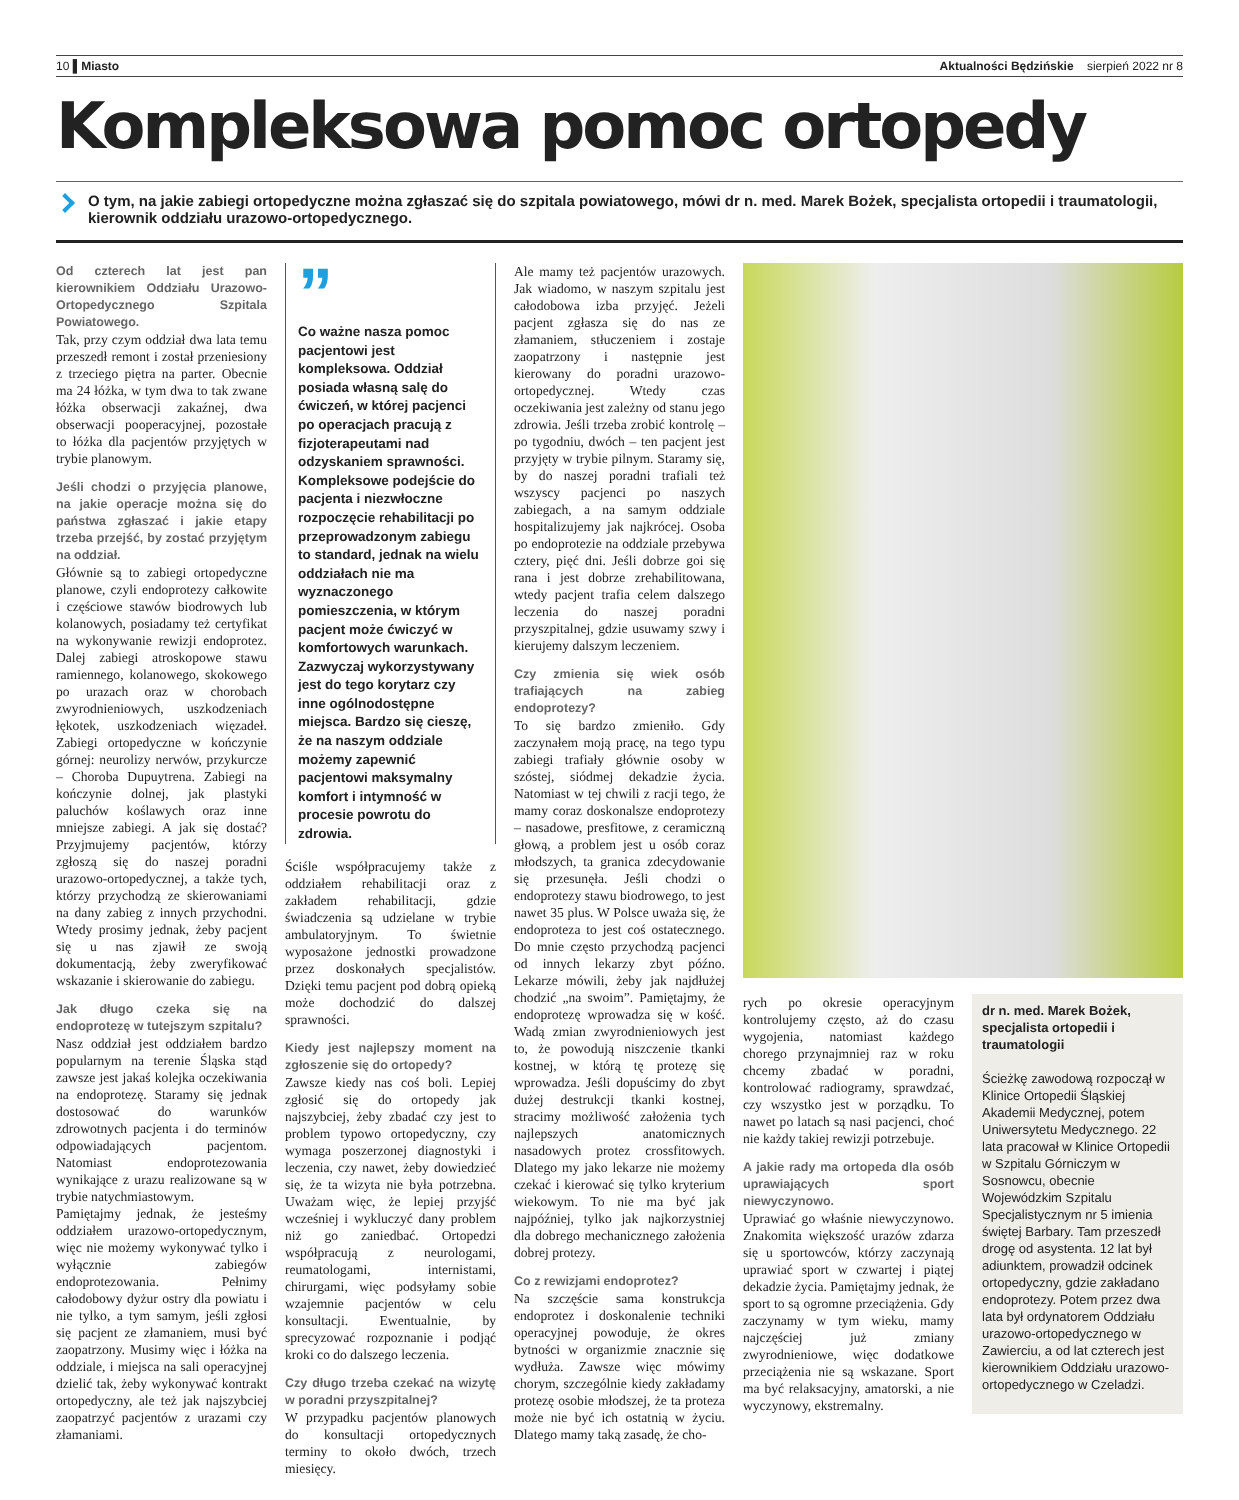10 ▌Miasto Aktualności Będzińskie sierpień 2022 nr 8
Kompleksowa pomoc ortopedy
O tym, na jakie zabiegi ortopedyczne można zgłaszać się do szpitala powiatowego, mówi dr n. med. Marek Bożek, specjalista ortopedii i traumatologii, kierownik oddziału urazowo-ortopedycznego.
Od czterech lat jest pan kierownikiem Oddziału Urazowo-Ortopedycznego Szpitala Powiatowego.
Tak, przy czym oddział dwa lata temu przeszedł remont i został przeniesiony z trzeciego piętra na parter. Obecnie ma 24 łóżka, w tym dwa to tak zwane łóżka obserwacji zakaźnej, dwa obserwacji pooperacyjnej, pozostałe to łóżka dla pacjentów przyjętych w trybie planowym.
Jeśli chodzi o przyjęcia planowe, na jakie operacje można się do państwa zgłaszać i jakie etapy trzeba przejść, by zostać przyjętym na oddział.
Głównie są to zabiegi ortopedyczne planowe, czyli endoprotezy całkowite i częściowe stawów biodrowych lub kolanowych, posiadamy też certyfikat na wykonywanie rewizji endoprotez. Dalej zabiegi atroskopowe stawu ramiennego, kolanowego, skokowego po urazach oraz w chorobach zwyrodnieniowych, uszkodzeniach łękotek, uszkodzeniach więzadeł. Zabiegi ortopedyczne w kończynie górnej: neurolizy nerwów, przykurcze – Choroba Dupuytrena. Zabiegi na kończynie dolnej, jak plastyki paluchów koślawych oraz inne mniejsze zabiegi. A jak się dostać? Przyjmujemy pacjentów, którzy zgłoszą się do naszej poradni urazowo-ortopedycznej, a także tych, którzy przychodzą ze skierowaniami na dany zabieg z innych przychodni. Wtedy prosimy jednak, żeby pacjent się u nas zjawił ze swoją dokumentacją, żeby zweryfikować wskazanie i skierowanie do zabiegu.
Jak długo czeka się na endoprotezę w tutejszym szpitalu?
Nasz oddział jest oddziałem bardzo popularnym na terenie Śląska stąd zawsze jest jakaś kolejka oczekiwania na endoprotezę. Staramy się jednak dostosować do warunków zdrowotnych pacjenta i do terminów odpowiadających pacjentom. Natomiast endoprotezowania wynikające z urazu realizowane są w trybie natychmiastowym.
Pamiętajmy jednak, że jesteśmy oddziałem urazowo-ortopedycznym, więc nie możemy wykonywać tylko i wyłącznie zabiegów endoprotezowania. Pełnimy całodobowy dyżur ostry dla powiatu i nie tylko, a tym samym, jeśli zgłosi się pacjent ze złamaniem, musi być zaopatrzony. Musimy więc i łóżka na oddziale, i miejsca na sali operacyjnej dzielić tak, żeby wykonywać kontrakt ortopedyczny, ale też jak najszybciej zaopatrzyć pacjentów z urazami czy złamaniami.
”
Co ważne nasza pomoc pacjentowi jest kompleksowa. Oddział posiada własną salę do ćwiczeń, w której pacjenci po operacjach pracują z fizjoterapeutami nad odzyskaniem sprawności. Kompleksowe podejście do pacjenta i niezwłoczne rozpoczęcie rehabilitacji po przeprowadzonym zabiegu to standard, jednak na wielu oddziałach nie ma wyznaczonego pomieszczenia, w którym pacjent może ćwiczyć w komfortowych warunkach. Zazwyczaj wykorzystywany jest do tego korytarz czy inne ogólnodostępne miejsca. Bardzo się cieszę, że na naszym oddziale możemy zapewnić pacjentowi maksymalny komfort i intymność w procesie powrotu do zdrowia.
Ściśle współpracujemy także z oddziałem rehabilitacji oraz z zakładem rehabilitacji, gdzie świadczenia są udzielane w trybie ambulatoryjnym. To świetnie wyposażone jednostki prowadzone przez doskonałych specjalistów. Dzięki temu pacjent pod dobrą opieką może dochodzić do dalszej sprawności.
Kiedy jest najlepszy moment na zgłoszenie się do ortopedy?
Zawsze kiedy nas coś boli. Lepiej zgłosić się do ortopedy jak najszybciej, żeby zbadać czy jest to problem typowo ortopedyczny, czy wymaga poszerzonej diagnostyki i leczenia, czy nawet, żeby dowiedzieć się, że ta wizyta nie była potrzebna. Uważam więc, że lepiej przyjść wcześniej i wykluczyć dany problem niż go zaniedbać. Ortopedzi współpracują z neurologami, reumatologami, internistami, chirurgami, więc podsyłamy sobie wzajemnie pacjentów w celu konsultacji. Ewentualnie, by sprecyzować rozpoznanie i podjąć kroki co do dalszego leczenia.
Czy długo trzeba czekać na wizytę w poradni przyszpitalnej?
W przypadku pacjentów planowych do konsultacji ortopedycznych terminy to około dwóch, trzech miesięcy.
Ale mamy też pacjentów urazowych. Jak wiadomo, w naszym szpitalu jest całodobowa izba przyjęć. Jeżeli pacjent zgłasza się do nas ze złamaniem, stłuczeniem i zostaje zaopatrzony i następnie jest kierowany do poradni urazowo-ortopedycznej. Wtedy czas oczekiwania jest zależny od stanu jego zdrowia. Jeśli trzeba zrobić kontrolę – po tygodniu, dwóch – ten pacjent jest przyjęty w trybie pilnym. Staramy się, by do naszej poradni trafiali też wszyscy pacjenci po naszych zabiegach, a na samym oddziale hospitalizujemy jak najkrócej. Osoba po endoprotezie na oddziale przebywa cztery, pięć dni. Jeśli dobrze goi się rana i jest dobrze zrehabilitowana, wtedy pacjent trafia celem dalszego leczenia do naszej poradni przyszpitalnej, gdzie usuwamy szwy i kierujemy dalszym leczeniem.
Czy zmienia się wiek osób trafiających na zabieg endoprotezy?
To się bardzo zmieniło. Gdy zaczynałem moją pracę, na tego typu zabiegi trafiały głównie osoby w szóstej, siódmej dekadzie życia. Natomiast w tej chwili z racji tego, że mamy coraz doskonalsze endoprotezy – nasadowe, presfitowe, z ceramiczną głową, a problem jest u osób coraz młodszych, ta granica zdecydowanie się przesunęła. Jeśli chodzi o endoprotezy stawu biodrowego, to jest nawet 35 plus. W Polsce uważa się, że endoproteza to jest coś ostatecznego. Do mnie często przychodzą pacjenci od innych lekarzy zbyt późno. Lekarze mówili, żeby jak najdłużej chodzić „na swoim”. Pamiętajmy, że endoprotezę wprowadza się w kość. Wadą zmian zwyrodnieniowych jest to, że powodują niszczenie tkanki kostnej, w którą tę protezę się wprowadza. Jeśli dopuścimy do zbyt dużej destrukcji tkanki kostnej, stracimy możliwość założenia tych najlepszych anatomicznych nasadowych protez crossfitowych. Dlatego my jako lekarze nie możemy czekać i kierować się tylko kryterium wiekowym. To nie ma być jak najpóźniej, tylko jak najkorzystniej dla dobrego mechanicznego założenia dobrej protezy.
Co z rewizjami endoprotez?
Na szczęście sama konstrukcja endoprotez i doskonalenie techniki operacyjnej powoduje, że okres bytności w organizmie znacznie się wydłuża. Zawsze więc mówimy chorym, szczególnie kiedy zakładamy protezę osobie młodszej, że ta proteza może nie być ich ostatnią w życiu. Dlatego mamy taką zasadę, że cho-
rych po okresie operacyjnym kontrolujemy często, aż do czasu wygojenia, natomiast każdego chorego przynajmniej raz w roku chcemy zbadać w poradni, kontrolować radiogramy, sprawdzać, czy wszystko jest w porządku. To nawet po latach są nasi pacjenci, choć nie każdy takiej rewizji potrzebuje.
A jakie rady ma ortopeda dla osób uprawiających sport niewyczynowo.
Uprawiać go właśnie niewyczynowo. Znakomita większość urazów zdarza się u sportowców, którzy zaczynają uprawiać sport w czwartej i piątej dekadzie życia. Pamiętajmy jednak, że sport to są ogromne przeciążenia. Gdy zaczynamy w tym wieku, mamy najczęściej już zmiany zwyrodnieniowe, więc dodatkowe przeciążenia nie są wskazane. Sport ma być relaksacyjny, amatorski, a nie wyczynowy, ekstremalny.
dr n. med. Marek Bożek, specjalista ortopedii i traumatologii
Ścieżkę zawodową rozpoczął w Klinice Ortopedii Śląskiej Akademii Medycznej, potem Uniwersytetu Medycznego. 22 lata pracował w Klinice Ortopedii w Szpitalu Górniczym w Sosnowcu, obecnie Wojewódzkim Szpitalu Specjalistycznym nr 5 imienia świętej Barbary. Tam przeszedł drogę od asystenta. 12 lat był adiunktem, prowadził odcinek ortopedyczny, gdzie zakładano endoprotezy. Potem przez dwa lata był ordynatorem Oddziału urazowo-ortopedycznego w Zawierciu, a od lat czterech jest kierownikiem Oddziału urazowo-ortopedycznego w Czeladzi.